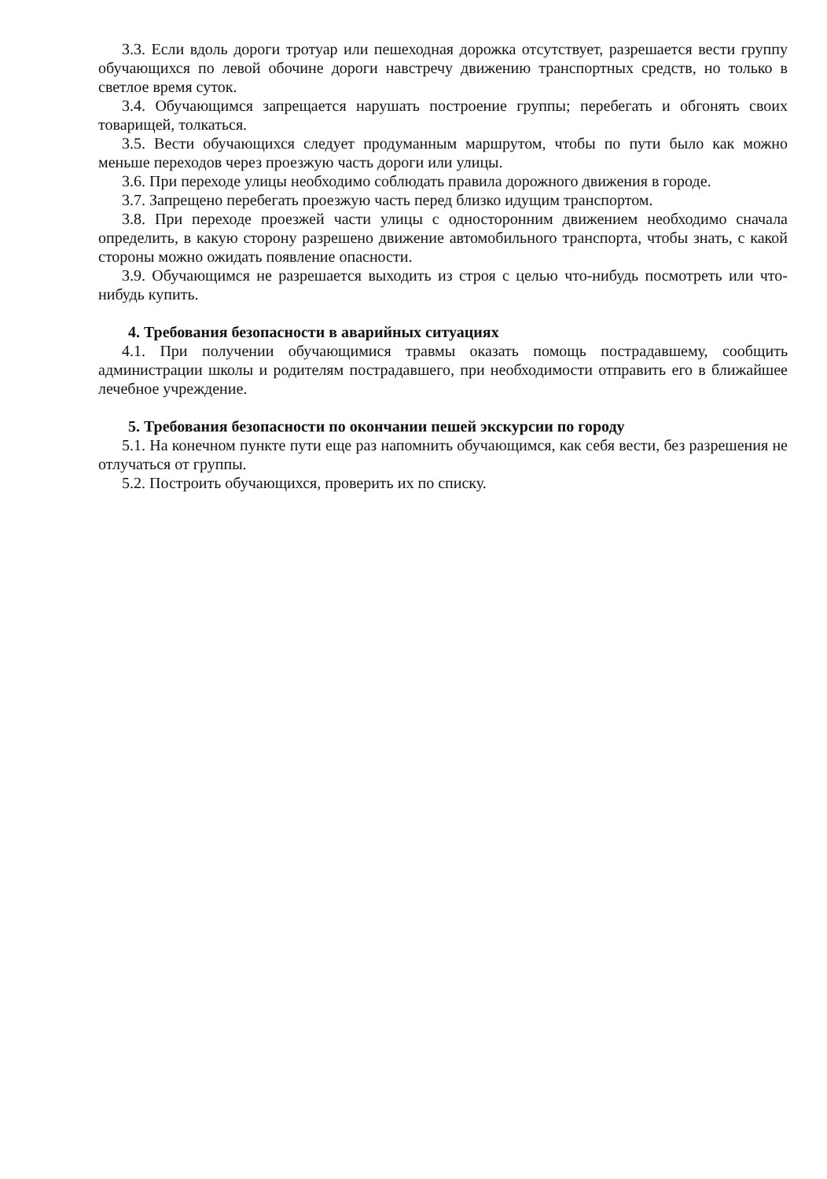3.3. Если вдоль дороги тротуар или пешеходная дорожка отсутствует, разрешается вести группу обучающихся по левой обочине дороги навстречу движению транспортных средств, но только в светлое время суток.
3.4. Обучающимся запрещается нарушать построение группы; перебегать и обгонять своих товарищей, толкаться.
3.5. Вести обучающихся следует продуманным маршрутом, чтобы по пути было как можно меньше переходов через проезжую часть дороги или улицы.
3.6. При переходе улицы необходимо соблюдать правила дорожного движения в городе.
3.7. Запрещено перебегать проезжую часть перед близко идущим транспортом.
3.8. При переходе проезжей части улицы с односторонним движением необходимо сначала определить, в какую сторону разрешено движение автомобильного транспорта, чтобы знать, с какой стороны можно ожидать появление опасности.
3.9. Обучающимся не разрешается выходить из строя с целью что-нибудь посмотреть или что-нибудь купить.
4. Требования безопасности в аварийных ситуациях
4.1. При получении обучающимися травмы оказать помощь пострадавшему, сообщить администрации школы и родителям пострадавшего, при необходимости отправить его в ближайшее лечебное учреждение.
5. Требования безопасности по окончании пешей экскурсии по городу
5.1. На конечном пункте пути еще раз напомнить обучающимся, как себя вести, без разрешения не отлучаться от группы.
5.2. Построить обучающихся, проверить их по списку.